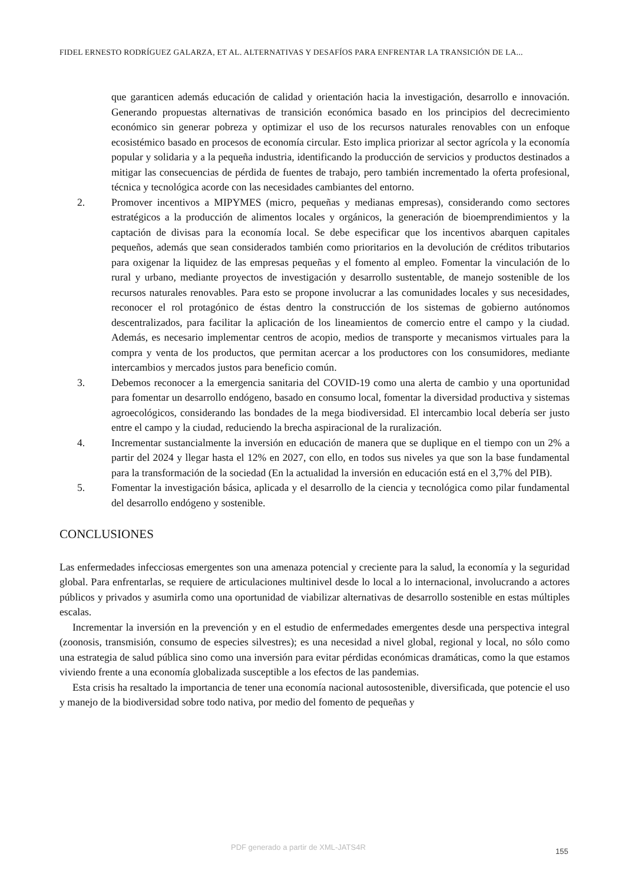FIDEL ERNESTO RODRÍGUEZ GALARZA, ET AL. ALTERNATIVAS Y DESAFÍOS PARA ENFRENTAR LA TRANSICIÓN DE LA...
que garanticen además educación de calidad y orientación hacia la investigación, desarrollo e innovación. Generando propuestas alternativas de transición económica basado en los principios del decrecimiento económico sin generar pobreza y optimizar el uso de los recursos naturales renovables con un enfoque ecosistémico basado en procesos de economía circular. Esto implica priorizar al sector agrícola y la economía popular y solidaria y a la pequeña industria, identificando la producción de servicios y productos destinados a mitigar las consecuencias de pérdida de fuentes de trabajo, pero también incrementado la oferta profesional, técnica y tecnológica acorde con las necesidades cambiantes del entorno.
2. Promover incentivos a MIPYMES (micro, pequeñas y medianas empresas), considerando como sectores estratégicos a la producción de alimentos locales y orgánicos, la generación de bioemprendimientos y la captación de divisas para la economía local. Se debe especificar que los incentivos abarquen capitales pequeños, además que sean considerados también como prioritarios en la devolución de créditos tributarios para oxigenar la liquidez de las empresas pequeñas y el fomento al empleo. Fomentar la vinculación de lo rural y urbano, mediante proyectos de investigación y desarrollo sustentable, de manejo sostenible de los recursos naturales renovables. Para esto se propone involucrar a las comunidades locales y sus necesidades, reconocer el rol protagónico de éstas dentro la construcción de los sistemas de gobierno autónomos descentralizados, para facilitar la aplicación de los lineamientos de comercio entre el campo y la ciudad. Además, es necesario implementar centros de acopio, medios de transporte y mecanismos virtuales para la compra y venta de los productos, que permitan acercar a los productores con los consumidores, mediante intercambios y mercados justos para beneficio común.
3. Debemos reconocer a la emergencia sanitaria del COVID-19 como una alerta de cambio y una oportunidad para fomentar un desarrollo endógeno, basado en consumo local, fomentar la diversidad productiva y sistemas agroecológicos, considerando las bondades de la mega biodiversidad. El intercambio local debería ser justo entre el campo y la ciudad, reduciendo la brecha aspiracional de la ruralización.
4. Incrementar sustancialmente la inversión en educación de manera que se duplique en el tiempo con un 2% a partir del 2024 y llegar hasta el 12% en 2027, con ello, en todos sus niveles ya que son la base fundamental para la transformación de la sociedad (En la actualidad la inversión en educación está en el 3,7% del PIB).
5. Fomentar la investigación básica, aplicada y el desarrollo de la ciencia y tecnológica como pilar fundamental del desarrollo endógeno y sostenible.
CONCLUSIONES
Las enfermedades infecciosas emergentes son una amenaza potencial y creciente para la salud, la economía y la seguridad global. Para enfrentarlas, se requiere de articulaciones multinivel desde lo local a lo internacional, involucrando a actores públicos y privados y asumirla como una oportunidad de viabilizar alternativas de desarrollo sostenible en estas múltiples escalas.
Incrementar la inversión en la prevención y en el estudio de enfermedades emergentes desde una perspectiva integral (zoonosis, transmisión, consumo de especies silvestres); es una necesidad a nivel global, regional y local, no sólo como una estrategia de salud pública sino como una inversión para evitar pérdidas económicas dramáticas, como la que estamos viviendo frente a una economía globalizada susceptible a los efectos de las pandemias.
Esta crisis ha resaltado la importancia de tener una economía nacional autosostenible, diversificada, que potencie el uso y manejo de la biodiversidad sobre todo nativa, por medio del fomento de pequeñas y
PDF generado a partir de XML-JATS4R 155